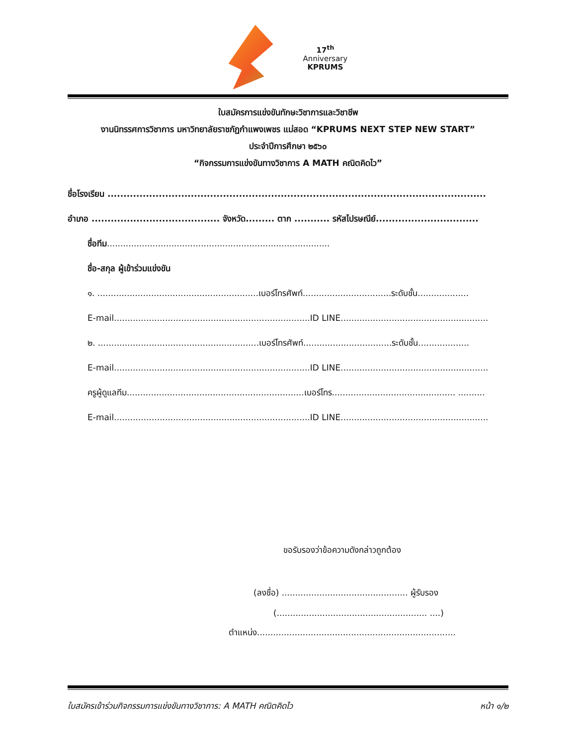17<sup>th</sup>
Anniversary
KPRUMS
ใบสมัครการแข่งขันทักษะวิชาการและวิชาชีพ
งานนิทรรศการวิชาการ มหาวิทยาลัยราชภัฏกำแพงเพชร แม่สอด “KPRUMS NEXT STEP NEW START”
ประจำปีการศึกษา ๒๕๖๐
“กิจกรรมการแข่งขันทางวิชาการ A MATH คณิตคิดไว”
ชื่อโรงเรียน ......................................................................................................................
อำเภอ ........................................ จังหวัด......... ตาก ........... รหัสไปรษณีย์................................
ชื่อทีม...................................................................................
ชื่อ-สกุล ผู้เข้าร่วมแข่งขัน
๑. ............................................................เบอร์โทรศัพท์.................................ระดับชั้น...................
E-mail.........................................................................ID LINE.......................................................
๒. ............................................................เบอร์โทรศัพท์.................................ระดับชั้น...................
E-mail.........................................................................ID LINE.......................................................
ครูผู้ดูแลทีม..................................................................เบอร์โทร.............................................. ..........
E-mail.........................................................................ID LINE.......................................................
ขอรับรองว่าข้อความดังกล่าวถูกต้อง
(ลงชื่อ) ............................................... ผู้รับรอง
(........................................................ ....)
ตำแหน่ง..........................................................................
ใบสมัครเข้าร่วมกิจกรรมการแข่งขันทางวิชาการ: A MATH คณิตคิดไว หน้า ๑/๒